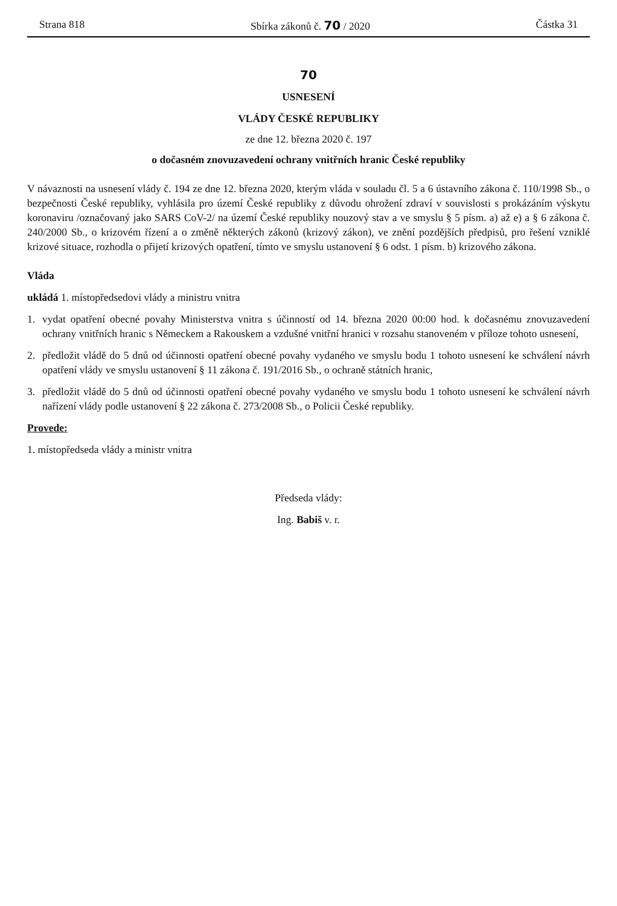Strana 818 Sbírka zákonů č. 70 / 2020 Částka 31
70
USNESENÍ
VLÁDY ČESKÉ REPUBLIKY
ze dne 12. března 2020 č. 197
o dočasném znovuzavedení ochrany vnitřních hranic České republiky
V návaznosti na usnesení vlády č. 194 ze dne 12. března 2020, kterým vláda v souladu čl. 5 a 6 ústavního zákona č. 110/1998 Sb., o bezpečnosti České republiky, vyhlásila pro území České republiky z důvodu ohrožení zdraví v souvislosti s prokázáním výskytu koronaviru /označovaný jako SARS CoV-2/ na území České republiky nouzový stav a ve smyslu § 5 písm. a) až e) a § 6 zákona č. 240/2000 Sb., o krizovém řízení a o změně některých zákonů (krizový zákon), ve znění pozdějších předpisů, pro řešení vzniklé krizové situace, rozhodla o přijetí krizových opatření, tímto ve smyslu ustanovení § 6 odst. 1 písm. b) krizového zákona.
Vláda
ukládá 1. místopředsedovi vlády a ministru vnitra
1. vydat opatření obecné povahy Ministerstva vnitra s účinností od 14. března 2020 00:00 hod. k dočasnému znovuzavedení ochrany vnitřních hranic s Německem a Rakouskem a vzdušné vnitřní hranici v rozsahu stanoveném v příloze tohoto usnesení,
2. předložit vládě do 5 dnů od účinnosti opatření obecné povahy vydaného ve smyslu bodu 1 tohoto usnesení ke schválení návrh opatření vlády ve smyslu ustanovení § 11 zákona č. 191/2016 Sb., o ochraně státních hranic,
3. předložit vládě do 5 dnů od účinnosti opatření obecné povahy vydaného ve smyslu bodu 1 tohoto usnesení ke schválení návrh nařízení vlády podle ustanovení § 22 zákona č. 273/2008 Sb., o Policii České republiky.
Provede:
1. místopředseda vlády a ministr vnitra
Předseda vlády:
Ing. Babiš v. r.